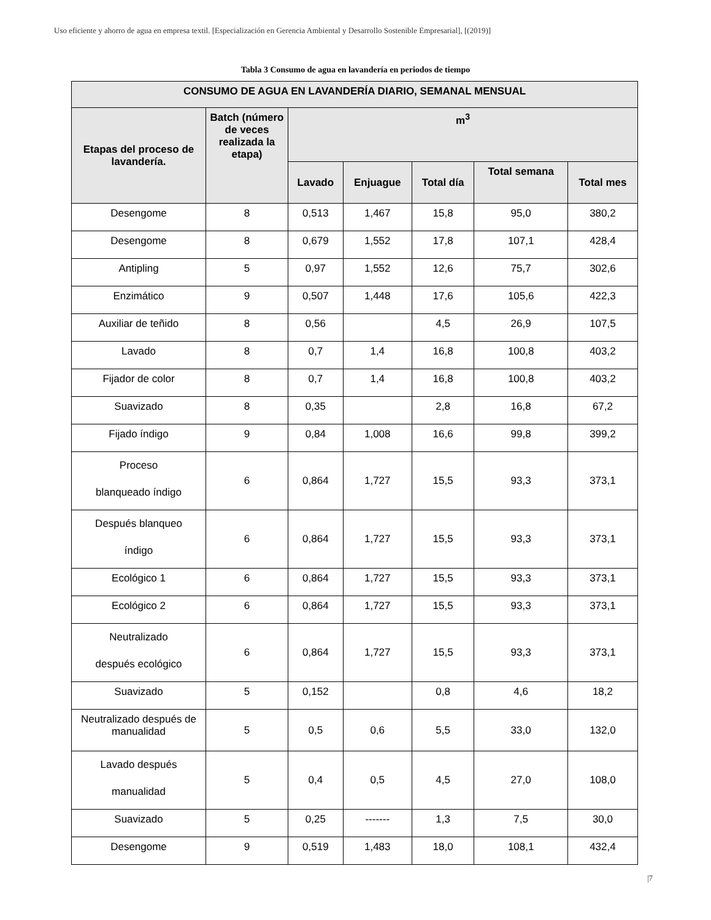Uso eficiente y ahorro de agua en empresa textil. [Especialización en Gerencia Ambiental y Desarrollo Sostenible Empresarial], [(2019)]
Tabla 3 Consumo de agua en lavandería en periodos de tiempo
| CONSUMO DE AGUA EN LAVANDERÍA DIARIO, SEMANAL MENSUAL | | | | | | |
| --- | --- | --- | --- | --- | --- | --- |
| Etapas del proceso de lavandería. | Batch (número de veces realizada la etapa) | m<sup>3</sup> | | | | |
| | | Lavado | Enjuague | Total día | Total semana | Total mes |
| Desengome | 8 | 0,513 | 1,467 | 15,8 | 95,0 | 380,2 |
| Desengome | 8 | 0,679 | 1,552 | 17,8 | 107,1 | 428,4 |
| Antipling | 5 | 0,97 | 1,552 | 12,6 | 75,7 | 302,6 |
| Enzimático | 9 | 0,507 | 1,448 | 17,6 | 105,6 | 422,3 |
| Auxiliar de teñido | 8 | 0,56 | | 4,5 | 26,9 | 107,5 |
| Lavado | 8 | 0,7 | 1,4 | 16,8 | 100,8 | 403,2 |
| Fijador de color | 8 | 0,7 | 1,4 | 16,8 | 100,8 | 403,2 |
| Suavizado | 8 | 0,35 | | 2,8 | 16,8 | 67,2 |
| Fijado índigo | 9 | 0,84 | 1,008 | 16,6 | 99,8 | 399,2 |
| Proceso blanqueado índigo | 6 | 0,864 | 1,727 | 15,5 | 93,3 | 373,1 |
| Después blanqueo índigo | 6 | 0,864 | 1,727 | 15,5 | 93,3 | 373,1 |
| Ecológico 1 | 6 | 0,864 | 1,727 | 15,5 | 93,3 | 373,1 |
| Ecológico 2 | 6 | 0,864 | 1,727 | 15,5 | 93,3 | 373,1 |
| Neutralizado después ecológico | 6 | 0,864 | 1,727 | 15,5 | 93,3 | 373,1 |
| Suavizado | 5 | 0,152 | | 0,8 | 4,6 | 18,2 |
| Neutralizado después de manualidad | 5 | 0,5 | 0,6 | 5,5 | 33,0 | 132,0 |
| Lavado después manualidad | 5 | 0,4 | 0,5 | 4,5 | 27,0 | 108,0 |
| Suavizado | 5 | 0,25 | ------- | 1,3 | 7,5 | 30,0 |
| Desengome | 9 | 0,519 | 1,483 | 18,0 | 108,1 | 432,4 |
|7